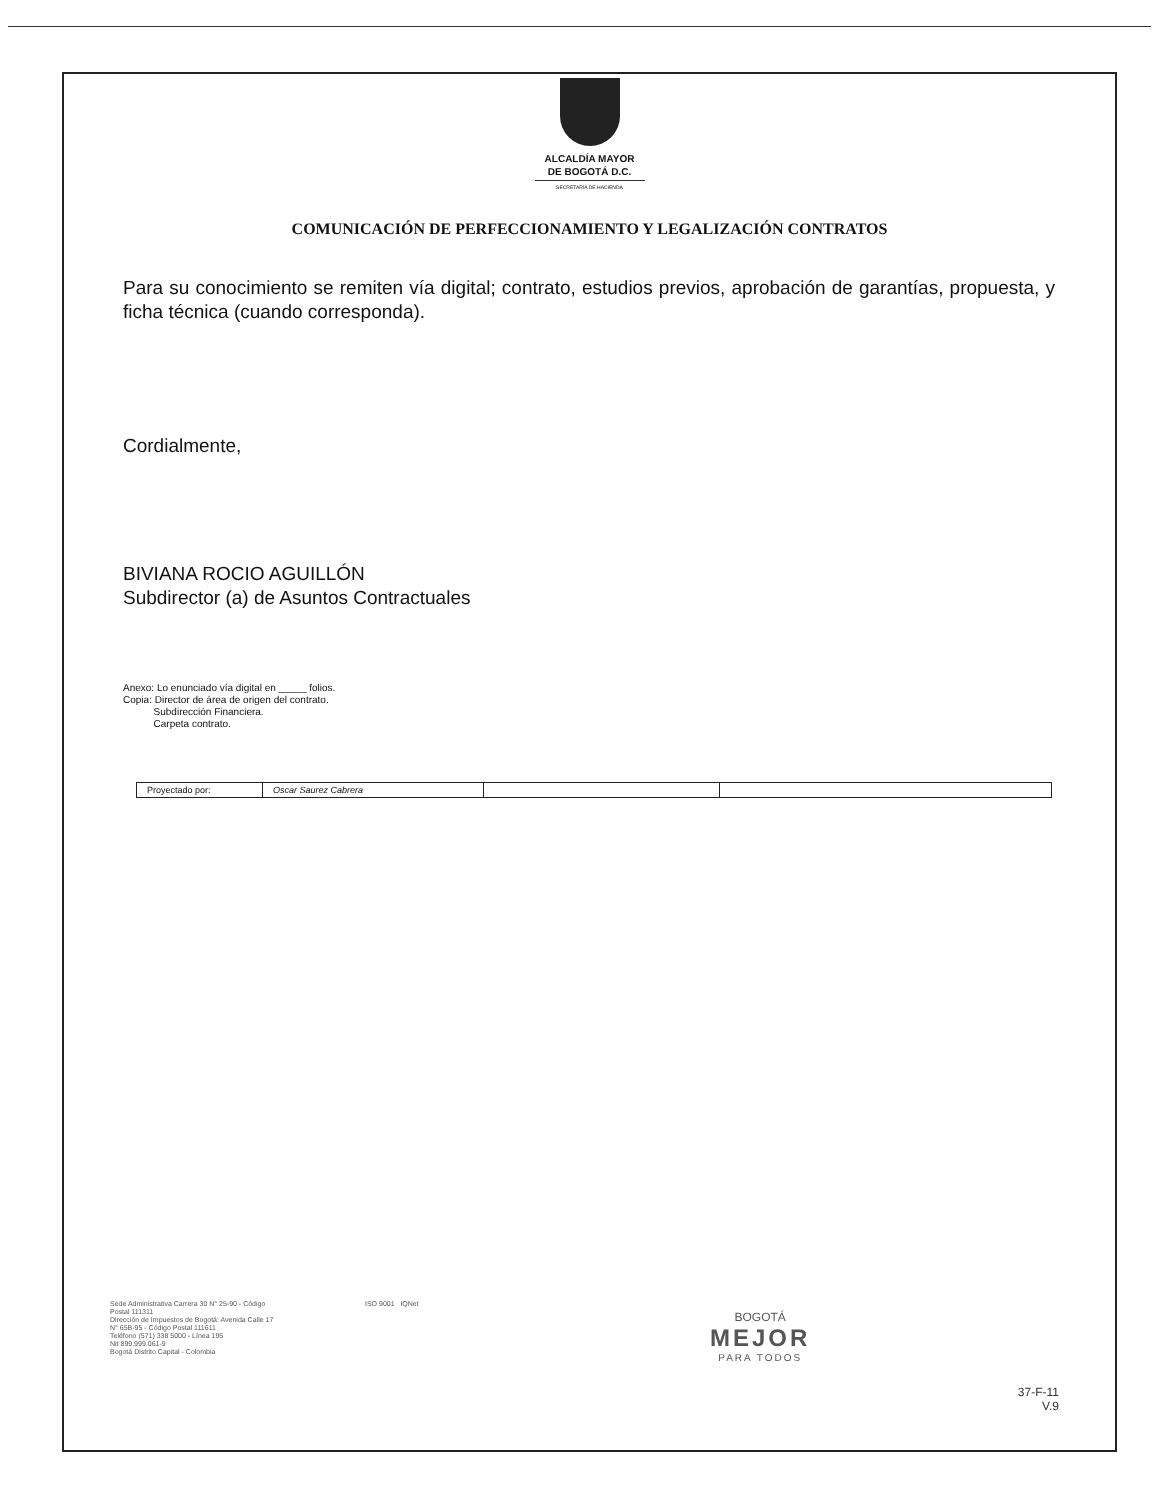ALCALDÍA MAYOR
DE BOGOTÁ D.C.
SECRETARÍA DE HACIENDA
COMUNICACIÓN DE PERFECCIONAMIENTO Y LEGALIZACIÓN CONTRATOS
Para su conocimiento se remiten vía digital; contrato, estudios previos, aprobación de garantías, propuesta, y ficha técnica (cuando corresponda).
Cordialmente,
BIVIANA ROCIO AGUILLÓN
Subdirector (a) de Asuntos Contractuales
Anexo: Lo enunciado vía digital en _____ folios.
Copia: Director de área de origen del contrato.
Subdirección Financiera.
Carpeta contrato.
| Proyectado por: | Oscar Saurez Cabrera | | |
Sede Administrativa Carrera 30 N° 25-90 - Código Postal 111311
Dirección de Impuestos de Bogotá: Avenida Calle 17 N° 65B-95 - Código Postal 111611
Teléfono (571) 338 5000 - Línea 195
Nit 899.999.061-9
Bogotá Distrito Capital - Colombia
ISO 9001 IQNet
BOGOTÁ
MEJOR
PARA TODOS
37-F-11
V.9